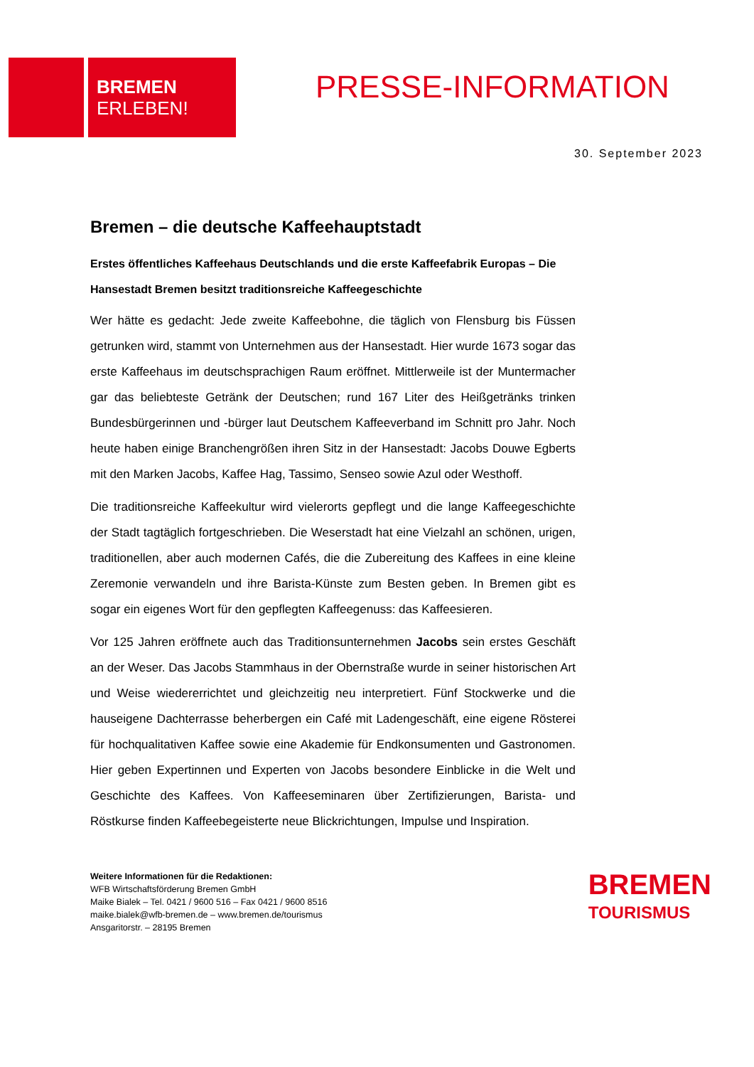BREMEN
ERLEBEN!
PRESSE-INFORMATION
30. September 2023
Bremen – die deutsche Kaffeehauptstadt
Erstes öffentliches Kaffeehaus Deutschlands und die erste Kaffeefabrik Europas – Die Hansestadt Bremen besitzt traditionsreiche Kaffeegeschichte
Wer hätte es gedacht: Jede zweite Kaffeebohne, die täglich von Flensburg bis Füssen getrunken wird, stammt von Unternehmen aus der Hansestadt. Hier wurde 1673 sogar das erste Kaffeehaus im deutschsprachigen Raum eröffnet. Mittlerweile ist der Muntermacher gar das beliebteste Getränk der Deutschen; rund 167 Liter des Heißgetränks trinken Bundesbürgerinnen und -bürger laut Deutschem Kaffeeverband im Schnitt pro Jahr. Noch heute haben einige Branchengrößen ihren Sitz in der Hansestadt: Jacobs Douwe Egberts mit den Marken Jacobs, Kaffee Hag, Tassimo, Senseo sowie Azul oder Westhoff.
Die traditionsreiche Kaffeekultur wird vielerorts gepflegt und die lange Kaffeegeschichte der Stadt tagtäglich fortgeschrieben. Die Weserstadt hat eine Vielzahl an schönen, urigen, traditionellen, aber auch modernen Cafés, die die Zubereitung des Kaffees in eine kleine Zeremonie verwandeln und ihre Barista-Künste zum Besten geben. In Bremen gibt es sogar ein eigenes Wort für den gepflegten Kaffeegenuss: das Kaffeesieren.
Vor 125 Jahren eröffnete auch das Traditionsunternehmen Jacobs sein erstes Geschäft an der Weser. Das Jacobs Stammhaus in der Obernstraße wurde in seiner historischen Art und Weise wiedererrichtet und gleichzeitig neu interpretiert. Fünf Stockwerke und die hauseigene Dachterrasse beherbergen ein Café mit Ladengeschäft, eine eigene Rösterei für hochqualitativen Kaffee sowie eine Akademie für Endkonsumenten und Gastronomen. Hier geben Expertinnen und Experten von Jacobs besondere Einblicke in die Welt und Geschichte des Kaffees. Von Kaffeeseminaren über Zertifizierungen, Barista- und Röstkurse finden Kaffeebegeisterte neue Blickrichtungen, Impulse und Inspiration.
Weitere Informationen für die Redaktionen:
WFB Wirtschaftsförderung Bremen GmbH
Maike Bialek – Tel. 0421 / 9600 516 – Fax 0421 / 9600 8516
maike.bialek@wfb-bremen.de – www.bremen.de/tourismus
Ansgaritorstr. – 28195 Bremen
BREMEN
TOURISMUS